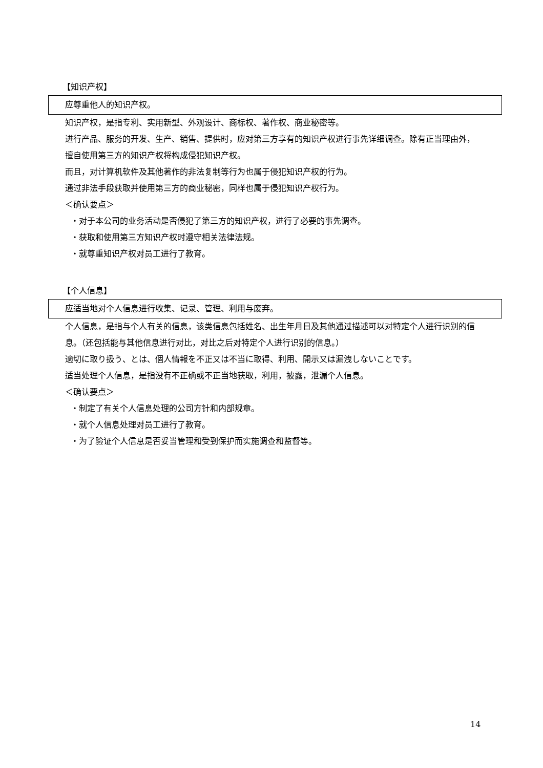【知识产权】
应尊重他人的知识产权。
知识产权，是指专利、实用新型、外观设计、商标权、著作权、商业秘密等。
进行产品、服务的开发、生产、销售、提供时，应对第三方享有的知识产权进行事先详细调查。除有正当理由外，擅自使用第三方的知识产权将构成侵犯知识产权。
而且，对计算机软件及其他著作的非法复制等行为也属于侵犯知识产权的行为。
通过非法手段获取并使用第三方的商业秘密，同样也属于侵犯知识产权行为。
＜确认要点＞
・对于本公司的业务活动是否侵犯了第三方的知识产权，进行了必要的事先调查。
・获取和使用第三方知识产权时遵守相关法律法规。
・就尊重知识产权对员工进行了教育。
【个人信息】
应适当地对个人信息进行收集、记录、管理、利用与废弃。
个人信息，是指与个人有关的信息，该类信息包括姓名、出生年月日及其他通过描述可以对特定个人进行识别的信息。（还包括能与其他信息进行对比，对比之后对特定个人进行识别的信息。）
適切に取り扱う、とは、個人情報を不正又は不当に取得、利用、開示又は漏洩しないことです。
适当处理个人信息，是指没有不正确或不正当地获取，利用，披露，泄漏个人信息。
＜确认要点＞
・制定了有关个人信息处理的公司方针和内部规章。
・就个人信息处理对员工进行了教育。
・为了验证个人信息是否妥当管理和受到保护而实施调查和监督等。
14